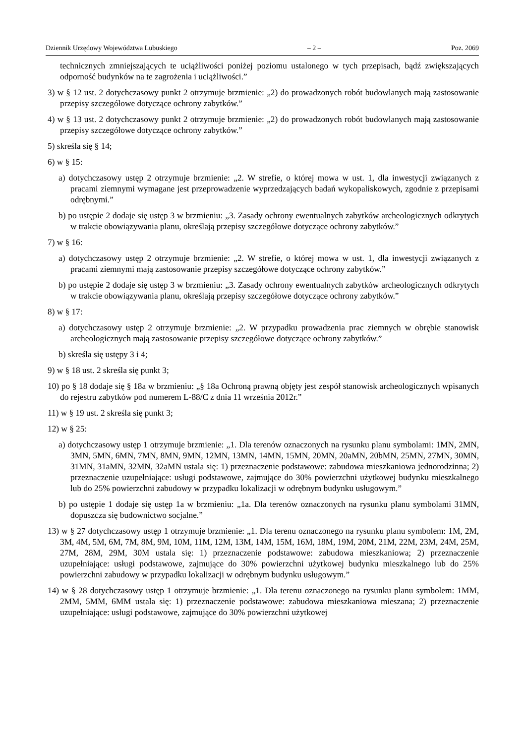Dziennik Urzędowy Województwa Lubuskiego – 2 – Poz. 2069
technicznych zmniejszających te uciążliwości poniżej poziomu ustalonego w tych przepisach, bądź zwiększających odporność budynków na te zagrożenia i uciążliwości.”
3) w § 12 ust. 2 dotychczasowy punkt 2 otrzymuje brzmienie: „2) do prowadzonych robót budowlanych mają zastosowanie przepisy szczegółowe dotyczące ochrony zabytków.”
4) w § 13 ust. 2 dotychczasowy punkt 2 otrzymuje brzmienie: „2) do prowadzonych robót budowlanych mają zastosowanie przepisy szczegółowe dotyczące ochrony zabytków.”
5) skreśla się § 14;
6) w § 15:
a) dotychczasowy ustęp 2 otrzymuje brzmienie: „2. W strefie, o której mowa w ust. 1, dla inwestycji związanych z pracami ziemnymi wymagane jest przeprowadzenie wyprzedzających badań wykopaliskowych, zgodnie z przepisami odrębnymi.”
b) po ustępie 2 dodaje się ustęp 3 w brzmieniu: „3. Zasady ochrony ewentualnych zabytków archeologicznych odkrytych w trakcie obowiązywania planu, określają przepisy szczegółowe dotyczące ochrony zabytków.”
7) w § 16:
a) dotychczasowy ustęp 2 otrzymuje brzmienie: „2. W strefie, o której mowa w ust. 1, dla inwestycji związanych z pracami ziemnymi mają zastosowanie przepisy szczegółowe dotyczące ochrony zabytków.”
b) po ustępie 2 dodaje się ustęp 3 w brzmieniu: „3. Zasady ochrony ewentualnych zabytków archeologicznych odkrytych w trakcie obowiązywania planu, określają przepisy szczegółowe dotyczące ochrony zabytków.”
8) w § 17:
a) dotychczasowy ustęp 2 otrzymuje brzmienie: „2. W przypadku prowadzenia prac ziemnych w obrębie stanowisk archeologicznych mają zastosowanie przepisy szczegółowe dotyczące ochrony zabytków.”
b) skreśla się ustępy 3 i 4;
9) w § 18 ust. 2 skreśla się punkt 3;
10) po § 18 dodaje się § 18a w brzmieniu: „§ 18a Ochroną prawną objęty jest zespół stanowisk archeologicznych wpisanych do rejestru zabytków pod numerem L-88/C z dnia 11 września 2012r.”
11) w § 19 ust. 2 skreśla się punkt 3;
12) w § 25:
a) dotychczasowy ustęp 1 otrzymuje brzmienie: „1. Dla terenów oznaczonych na rysunku planu symbolami: 1MN, 2MN, 3MN, 5MN, 6MN, 7MN, 8MN, 9MN, 12MN, 13MN, 14MN, 15MN, 20MN, 20aMN, 20bMN, 25MN, 27MN, 30MN, 31MN, 31aMN, 32MN, 32aMN ustala się: 1) przeznaczenie podstawowe: zabudowa mieszkaniowa jednorodzinna; 2) przeznaczenie uzupełniające: usługi podstawowe, zajmujące do 30% powierzchni użytkowej budynku mieszkalnego lub do 25% powierzchni zabudowy w przypadku lokalizacji w odrębnym budynku usługowym.”
b) po ustępie 1 dodaje się ustęp 1a w brzmieniu: „1a. Dla terenów oznaczonych na rysunku planu symbolami 31MN, dopuszcza się budownictwo socjalne.”
13) w § 27 dotychczasowy ustęp 1 otrzymuje brzmienie: „1. Dla terenu oznaczonego na rysunku planu symbolem: 1M, 2M, 3M, 4M, 5M, 6M, 7M, 8M, 9M, 10M, 11M, 12M, 13M, 14M, 15M, 16M, 18M, 19M, 20M, 21M, 22M, 23M, 24M, 25M, 27M, 28M, 29M, 30M ustala się: 1) przeznaczenie podstawowe: zabudowa mieszkaniowa; 2) przeznaczenie uzupełniające: usługi podstawowe, zajmujące do 30% powierzchni użytkowej budynku mieszkalnego lub do 25% powierzchni zabudowy w przypadku lokalizacji w odrębnym budynku usługowym.”
14) w § 28 dotychczasowy ustęp 1 otrzymuje brzmienie: „1. Dla terenu oznaczonego na rysunku planu symbolem: 1MM, 2MM, 5MM, 6MM ustala się: 1) przeznaczenie podstawowe: zabudowa mieszkaniowa mieszana; 2) przeznaczenie uzupełniające: usługi podstawowe, zajmujące do 30% powierzchni użytkowej